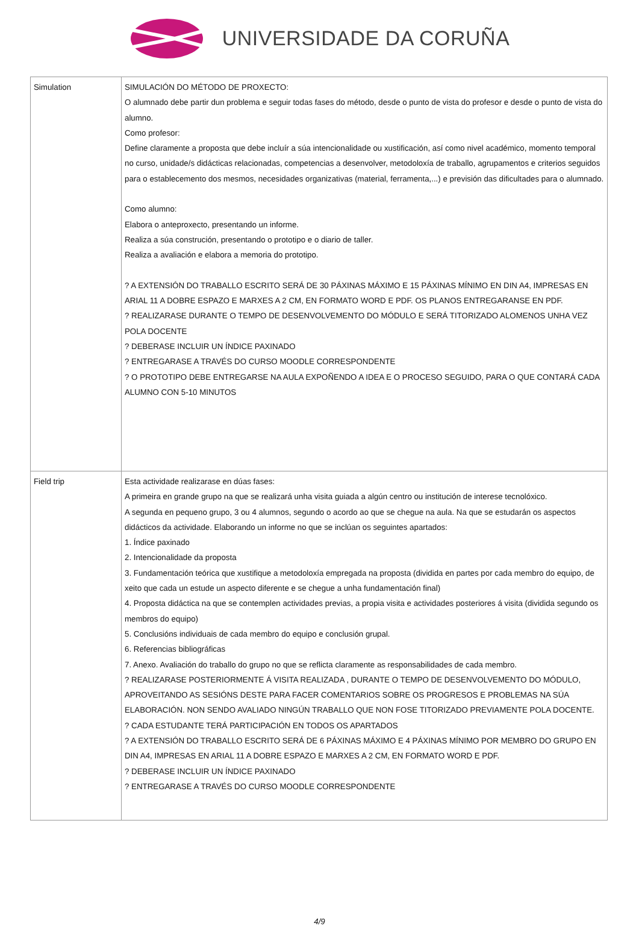UNIVERSIDADE DA CORUÑA
| Simulation | SIMULACIÓN DO MÉTODO DE PROXECTO: O alumnado debe partir dun problema e seguir todas fases do método, desde o punto de vista do profesor e desde o punto de vista do alumno. Como profesor: Define claramente a proposta que debe incluír a súa intencionalidade ou xustificación, así como nivel académico, momento temporal no curso, unidade/s didácticas relacionadas, competencias a desenvolver, metodoloxía de traballo, agrupamentos e criterios seguidos para o establecemento dos mesmos, necesidades organizativas (material, ferramenta,...) e previsión das dificultades para o alumnado. Como alumno: Elabora o anteproxecto, presentando un informe. Realiza a súa construción, presentando o prototipo e o diario de taller. Realiza a avaliación e elabora a memoria do prototipo. ? A EXTENSIÓN DO TRABALLO ESCRITO SERÁ DE 30 PÁXINAS MÁXIMO E 15 PÁXINAS MÍNIMO EN DIN A4, IMPRESAS EN ARIAL 11 A DOBRE ESPAZO E MARXES A 2 CM, EN FORMATO WORD E PDF. OS PLANOS ENTREGARANSE EN PDF. ? REALIZARASE DURANTE O TEMPO DE DESENVOLVEMENTO DO MÓDULO E SERÁ TITORIZADO ALOMENOS UNHA VEZ POLA DOCENTE ? DEBERASE INCLUIR UN ÍNDICE PAXINADO ? ENTREGARASE A TRAVÉS DO CURSO MOODLE CORRESPONDENTE ? O PROTOTIPO DEBE ENTREGARSE NA AULA EXPOÑENDO A IDEA E O PROCESO SEGUIDO, PARA O QUE CONTARÁ CADA ALUMNO CON 5-10 MINUTOS |
| Field trip | Esta actividade realizarase en dúas fases: A primeira en grande grupo na que se realizará unha visita guiada a algún centro ou institución de interese tecnolóxico. A segunda en pequeno grupo, 3 ou 4 alumnos, segundo o acordo ao que se chegue na aula. Na que se estudarán os aspectos didácticos da actividade. Elaborando un informe no que se inclúan os seguintes apartados: 1. Índice paxinado 2. Intencionalidade da proposta 3. Fundamentación teórica que xustifique a metodoloxía empregada na proposta (dividida en partes por cada membro do equipo, de xeito que cada un estude un aspecto diferente e se chegue a unha fundamentación final) 4. Proposta didáctica na que se contemplen actividades previas, a propia visita e actividades posteriores á visita (dividida segundo os membros do equipo) 5. Conclusións individuais de cada membro do equipo e conclusión grupal. 6. Referencias bibliográficas 7. Anexo. Avaliación do traballo do grupo no que se reflicta claramente as responsabilidades de cada membro. ? REALIZARASE POSTERIORMENTE Á VISITA REALIZADA , DURANTE O TEMPO DE DESENVOLVEMENTO DO MÓDULO, APROVEITANDO AS SESIÓNS DESTE PARA FACER COMENTARIOS SOBRE OS PROGRESOS E PROBLEMAS NA SÚA ELABORACIÓN. NON SENDO AVALIADO NINGÚN TRABALLO QUE NON FOSE TITORIZADO PREVIAMENTE POLA DOCENTE. ? CADA ESTUDANTE TERÁ PARTICIPACIÓN EN TODOS OS APARTADOS ? A EXTENSIÓN DO TRABALLO ESCRITO SERÁ DE 6 PÁXINAS MÁXIMO E 4 PÁXINAS MÍNIMO POR MEMBRO DO GRUPO EN DIN A4, IMPRESAS EN ARIAL 11 A DOBRE ESPAZO E MARXES A 2 CM, EN FORMATO WORD E PDF. ? DEBERASE INCLUIR UN ÍNDICE PAXINADO ? ENTREGARASE A TRAVÉS DO CURSO MOODLE CORRESPONDENTE |
4/9